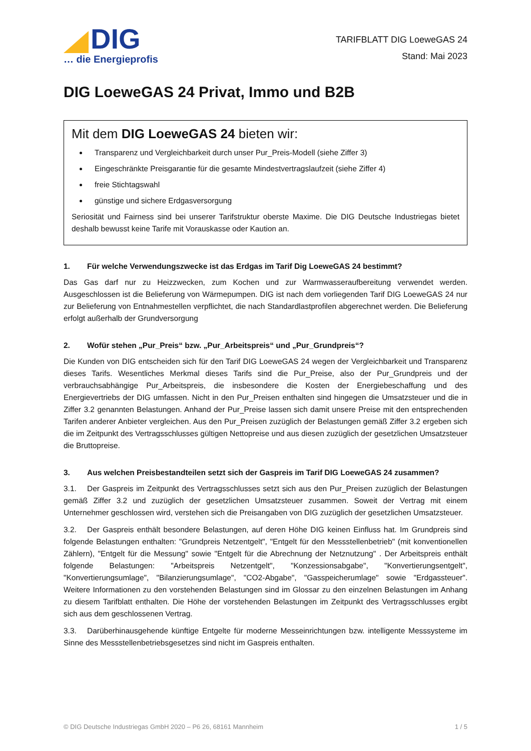DIG
… die Energieprofis
TARIFBLATT DIG LoeweGAS 24
Stand: Mai 2023
DIG LoeweGAS 24 Privat, Immo und B2B
Mit dem DIG LoeweGAS 24 bieten wir:
Transparenz und Vergleichbarkeit durch unser Pur_Preis-Modell (siehe Ziffer 3)
Eingeschränkte Preisgarantie für die gesamte Mindestvertragslaufzeit (siehe Ziffer 4)
freie Stichtagswahl
günstige und sichere Erdgasversorgung
Seriosität und Fairness sind bei unserer Tarifstruktur oberste Maxime. Die DIG Deutsche Industriegas bietet deshalb bewusst keine Tarife mit Vorauskasse oder Kaution an.
1. Für welche Verwendungszwecke ist das Erdgas im Tarif Dig LoeweGAS 24 bestimmt?
Das Gas darf nur zu Heizzwecken, zum Kochen und zur Warmwasseraufbereitung verwendet werden. Ausgeschlossen ist die Belieferung von Wärmepumpen. DIG ist nach dem vorliegenden Tarif DIG LoeweGAS 24 nur zur Belieferung von Entnahmestellen verpflichtet, die nach Standardlastprofilen abgerechnet werden. Die Belieferung erfolgt außerhalb der Grundversorgung
2. Wofür stehen „Pur_Preis“ bzw. „Pur_Arbeitspreis“ und „Pur_Grundpreis“?
Die Kunden von DIG entscheiden sich für den Tarif DIG LoeweGAS 24 wegen der Vergleichbarkeit und Transparenz dieses Tarifs. Wesentliches Merkmal dieses Tarifs sind die Pur_Preise, also der Pur_Grundpreis und der verbrauchsabhängige Pur_Arbeitspreis, die insbesondere die Kosten der Energiebeschaffung und des Energievertriebs der DIG umfassen. Nicht in den Pur_Preisen enthalten sind hingegen die Umsatzsteuer und die in Ziffer 3.2 genannten Belastungen. Anhand der Pur_Preise lassen sich damit unsere Preise mit den entsprechenden Tarifen anderer Anbieter vergleichen. Aus den Pur_Preisen zuzüglich der Belastungen gemäß Ziffer 3.2 ergeben sich die im Zeitpunkt des Vertragsschlusses gültigen Nettopreise und aus diesen zuzüglich der gesetzlichen Umsatzsteuer die Bruttopreise.
3. Aus welchen Preisbestandteilen setzt sich der Gaspreis im Tarif DIG LoeweGAS 24 zusammen?
3.1. Der Gaspreis im Zeitpunkt des Vertragsschlusses setzt sich aus den Pur_Preisen zuzüglich der Belastungen gemäß Ziffer 3.2 und zuzüglich der gesetzlichen Umsatzsteuer zusammen. Soweit der Vertrag mit einem Unternehmer geschlossen wird, verstehen sich die Preisangaben von DIG zuzüglich der gesetzlichen Umsatzsteuer.
3.2. Der Gaspreis enthält besondere Belastungen, auf deren Höhe DIG keinen Einfluss hat. Im Grundpreis sind folgende Belastungen enthalten: "Grundpreis Netzentgelt", "Entgelt für den Messstellenbetrieb" (mit konventionellen Zählern), "Entgelt für die Messung" sowie "Entgelt für die Abrechnung der Netznutzung" . Der Arbeitspreis enthält folgende Belastungen: "Arbeitspreis Netzentgelt", "Konzessionsabgabe", "Konvertierungsentgelt", "Konvertierungsumlage", "Bilanzierungsumlage", "CO2-Abgabe", "Gasspeicherumlage" sowie "Erdgassteuer". Weitere Informationen zu den vorstehenden Belastungen sind im Glossar zu den einzelnen Belastungen im Anhang zu diesem Tarifblatt enthalten. Die Höhe der vorstehenden Belastungen im Zeitpunkt des Vertragsschlusses ergibt sich aus dem geschlossenen Vertrag.
3.3. Darüberhinausgehende künftige Entgelte für moderne Messeinrichtungen bzw. intelligente Messsysteme im Sinne des Messstellenbetriebsgesetzes sind nicht im Gaspreis enthalten.
© DIG Deutsche Industriegas GmbH 2020 – P6 26, 68161 Mannheim 1 / 5